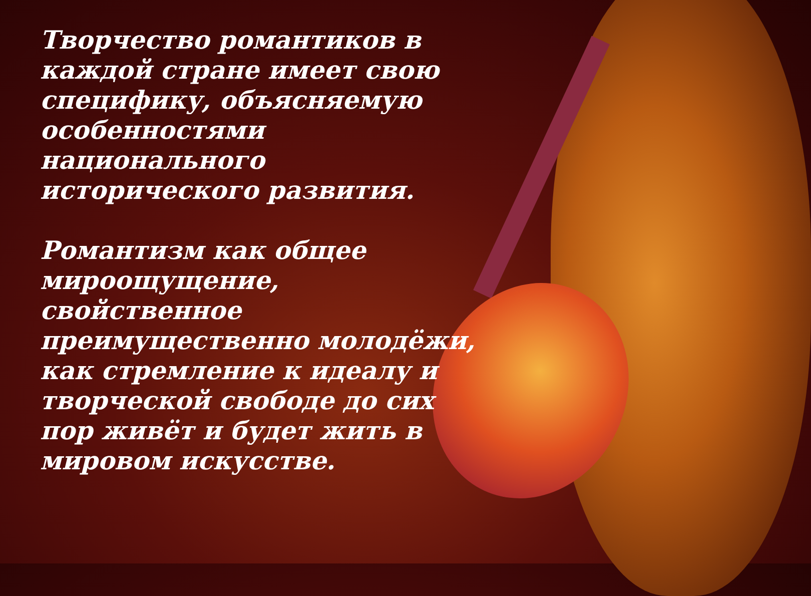Творчество романтиков в каждой стране имеет свою специфику, объясняемую особенностями национального исторического развития.
Романтизм как общее мироощущение, свойственное преимущественно молодёжи, как стремление к идеалу и творческой свободе до сих пор живёт и будет жить в мировом искусстве.